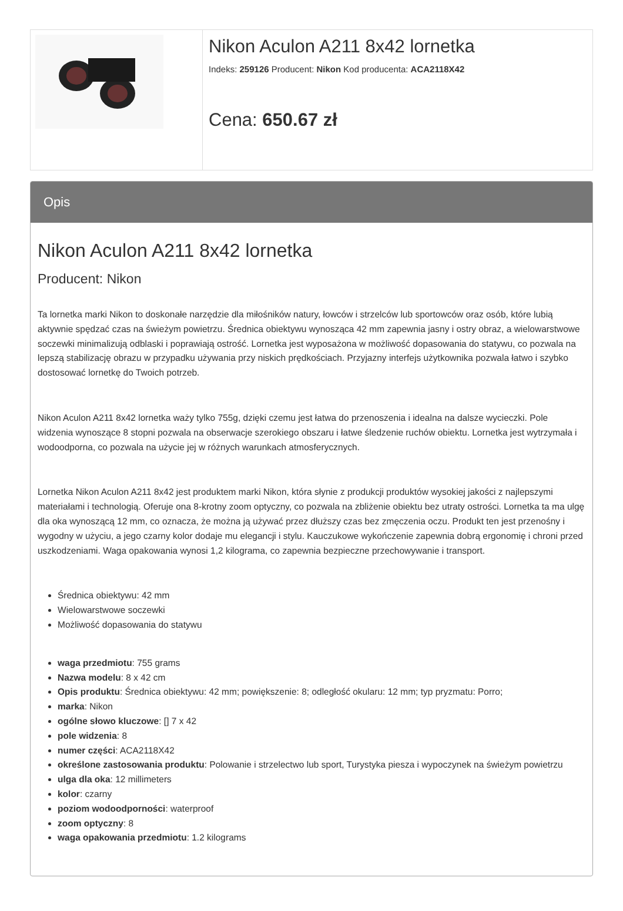| | Nikon Aculon A211 8x42 lornetka Indeks: 259126 Producent: Nikon Kod producenta: ACA2118X42 Cena: 650.67 zł |
Opis
Nikon Aculon A211 8x42 lornetka
Producent: Nikon
Ta lornetka marki Nikon to doskonałe narzędzie dla miłośników natury, łowców i strzelców lub sportowców oraz osób, które lubią aktywnie spędzać czas na świeżym powietrzu. Średnica obiektywu wynosząca 42 mm zapewnia jasny i ostry obraz, a wielowarstwowe soczewki minimalizują odblaski i poprawiają ostrość. Lornetka jest wyposażona w możliwość dopasowania do statywu, co pozwala na lepszą stabilizację obrazu w przypadku używania przy niskich prędkościach. Przyjazny interfejs użytkownika pozwala łatwo i szybko dostosować lornetkę do Twoich potrzeb.
Nikon Aculon A211 8x42 lornetka waży tylko 755g, dzięki czemu jest łatwa do przenoszenia i idealna na dalsze wycieczki. Pole widzenia wynoszące 8 stopni pozwala na obserwacje szerokiego obszaru i łatwe śledzenie ruchów obiektu. Lornetka jest wytrzymała i wodoodporna, co pozwala na użycie jej w różnych warunkach atmosferycznych.
Lornetka Nikon Aculon A211 8x42 jest produktem marki Nikon, która słynie z produkcji produktów wysokiej jakości z najlepszymi materiałami i technologią. Oferuje ona 8-krotny zoom optyczny, co pozwala na zbliżenie obiektu bez utraty ostrości. Lornetka ta ma ulgę dla oka wynoszącą 12 mm, co oznacza, że można ją używać przez dłuższy czas bez zmęczenia oczu. Produkt ten jest przenośny i wygodny w użyciu, a jego czarny kolor dodaje mu elegancji i stylu. Kauczukowe wykończenie zapewnia dobrą ergonomię i chroni przed uszkodzeniami. Waga opakowania wynosi 1,2 kilograma, co zapewnia bezpieczne przechowywanie i transport.
Średnica obiektywu: 42 mm
Wielowarstwowe soczewki
Możliwość dopasowania do statywu
waga przedmiotu: 755 grams
Nazwa modelu: 8 x 42 cm
Opis produktu: Średnica obiektywu: 42 mm; powiększenie: 8; odległość okularu: 12 mm; typ pryzmatu: Porro;
marka: Nikon
ogólne słowo kluczowe: [] 7 x 42
pole widzenia: 8
numer części: ACA2118X42
określone zastosowania produktu: Polowanie i strzelectwo lub sport, Turystyka piesza i wypoczynek na świeżym powietrzu
ulga dla oka: 12 millimeters
kolor: czarny
poziom wodoodporności: waterproof
zoom optyczny: 8
waga opakowania przedmiotu: 1.2 kilograms